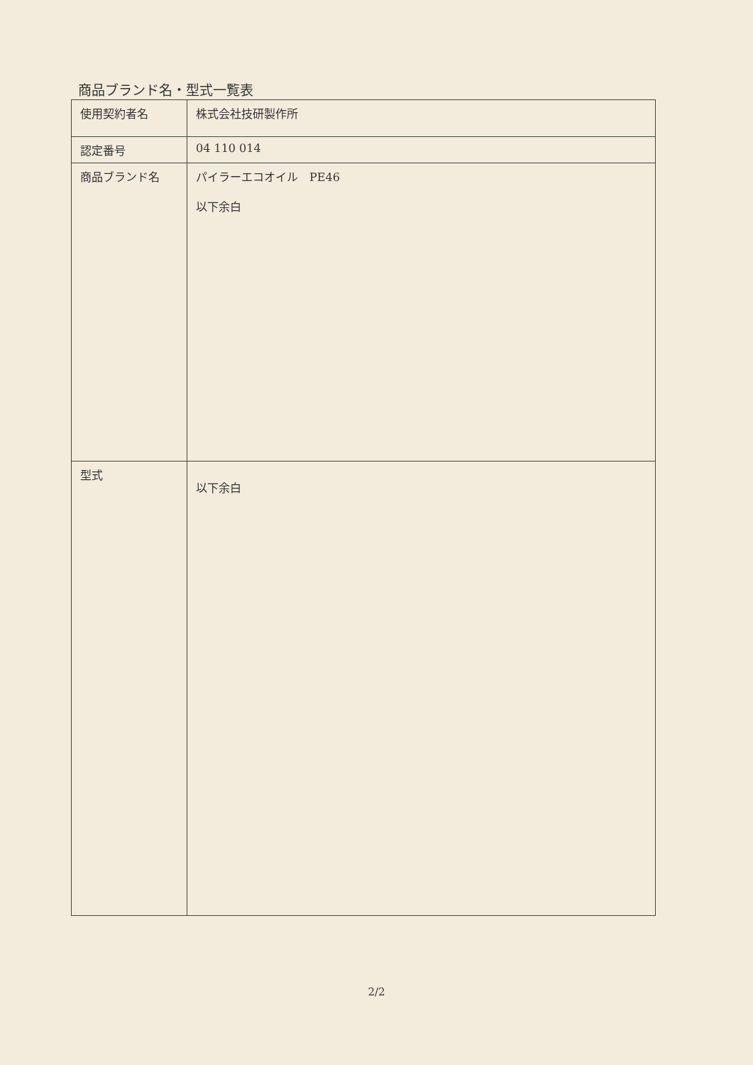商品ブランド名・型式一覧表
| 使用契約者名 | 株式会社技研製作所 |
| 認定番号 | 04 110 014 |
| 商品ブランド名 | パイラーエコオイル PE46 以下余白 |
| 型式 | 以下余白 |
2/2